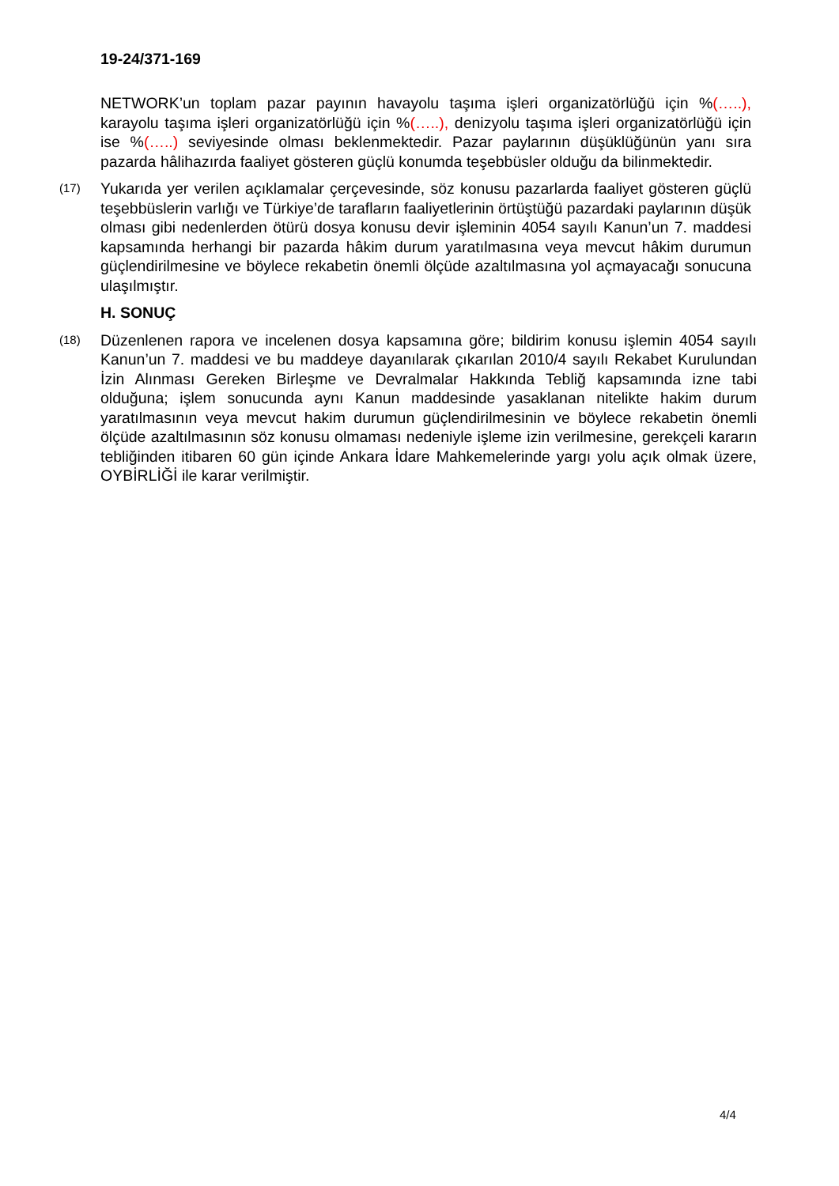19-24/371-169
NETWORK’un toplam pazar payının havayolu taşıma işleri organizatörlüğü için %(…..), karayolu taşıma işleri organizatörlüğü için %(…..), denizyolu taşıma işleri organizatörlüğü için ise %(…..) seviyesinde olması beklenmektedir. Pazar paylarının düşüklüğünün yanı sıra pazarda hâlihazırda faaliyet gösteren güçlü konumda teşebbüsler olduğu da bilinmektedir.
(17)
Yukarıda yer verilen açıklamalar çerçevesinde, söz konusu pazarlarda faaliyet gösteren güçlü teşebbüslerin varlığı ve Türkiye’de tarafların faaliyetlerinin örtüştüğü pazardaki paylarının düşük olması gibi nedenlerden ötürü dosya konusu devir işleminin 4054 sayılı Kanun’un 7. maddesi kapsamında herhangi bir pazarda hâkim durum yaratılmasına veya mevcut hâkim durumun güçlendirilmesine ve böylece rekabetin önemli ölçüde azaltılmasına yol açmayacağı sonucuna ulaşılmıştır.
H. SONUÇ
(18)
Düzenlenen rapora ve incelenen dosya kapsamına göre; bildirim konusu işlemin 4054 sayılı Kanun’un 7. maddesi ve bu maddeye dayanılarak çıkarılan 2010/4 sayılı Rekabet Kurulundan İzin Alınması Gereken Birleşme ve Devralmalar Hakkında Tebliğ kapsamında izne tabi olduğuna; işlem sonucunda aynı Kanun maddesinde yasaklanan nitelikte hakim durum yaratılmasının veya mevcut hakim durumun güçlendirilmesinin ve böylece rekabetin önemli ölçüde azaltılmasının söz konusu olmaması nedeniyle işleme izin verilmesine, gerekçeli kararın tebliğinden itibaren 60 gün içinde Ankara İdare Mahkemelerinde yargı yolu açık olmak üzere, OYBİRLİĞİ ile karar verilmiştir.
4/4